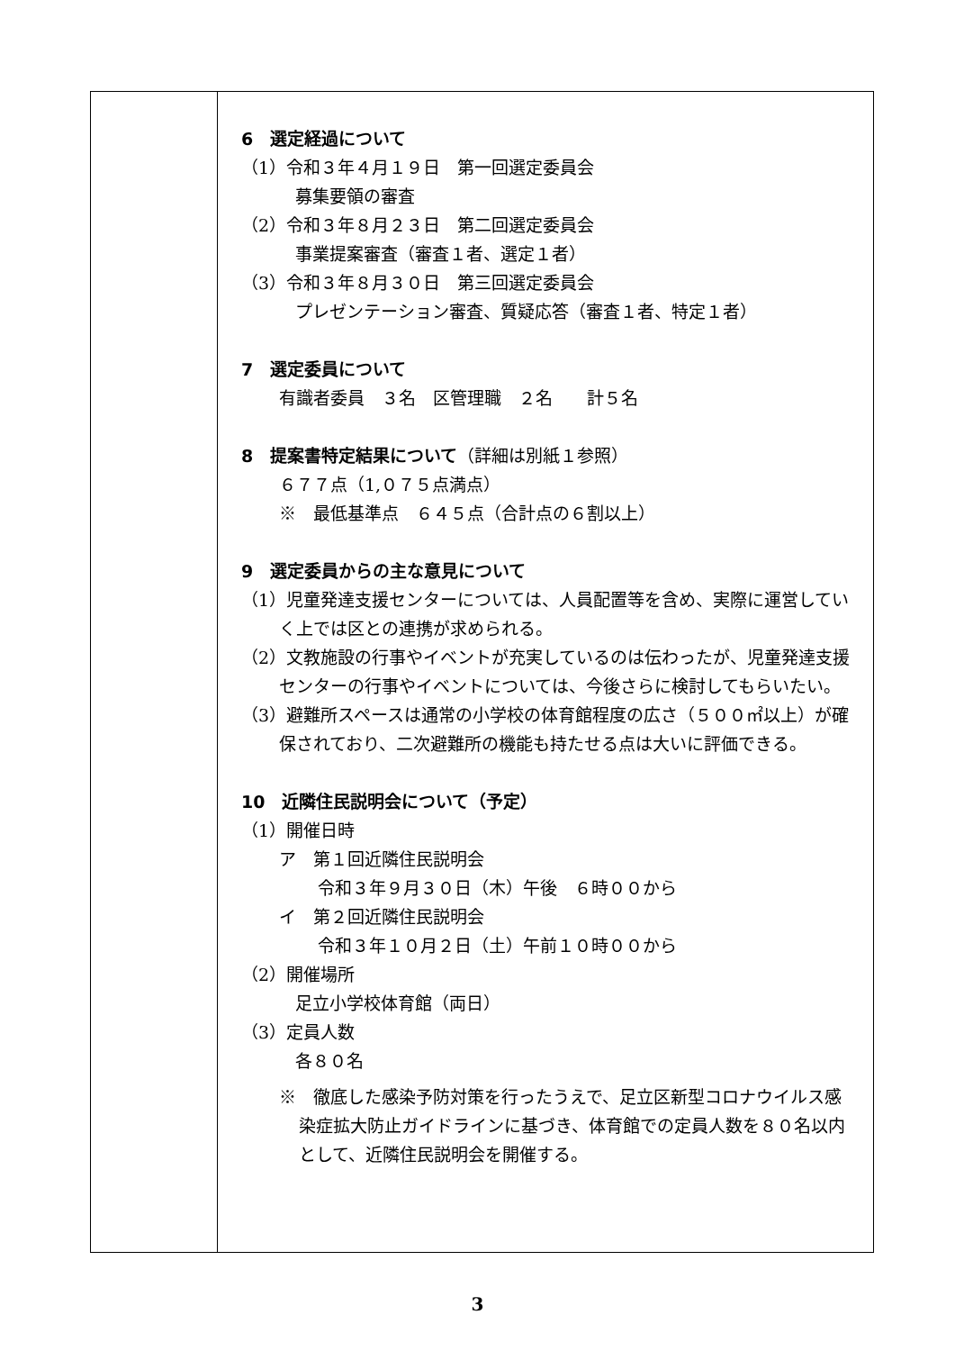| | 6 選定経過について （1）令和３年４月１９日 第一回選定委員会 募集要領の審査 （2）令和３年８月２３日 第二回選定委員会 事業提案審査（審査１者、選定１者） （3）令和３年８月３０日 第三回選定委員会 プレゼンテーション審査、質疑応答（審査１者、特定１者） 7 選定委員について 有識者委員 ３名 区管理職 ２名 計５名 8 提案書特定結果について （詳細は別紙１参照） ６７７点（1,０７５点満点） ※ 最低基準点 ６４５点（合計点の６割以上） 9 選定委員からの主な意見について （1）児童発達支援センターについては、人員配置等を含め、実際に運営していく上では区との連携が求められる。 （2）文教施設の行事やイベントが充実しているのは伝わったが、児童発達支援センターの行事やイベントについては、今後さらに検討してもらいたい。 （3）避難所スペースは通常の小学校の体育館程度の広さ（５００㎡以上）が確保されており、二次避難所の機能も持たせる点は大いに評価できる。 10 近隣住民説明会について（予定） （1）開催日時 ア 第１回近隣住民説明会 令和３年９月３０日（木）午後 ６時００から イ 第２回近隣住民説明会 令和３年１０月２日（土）午前１０時００から （2）開催場所 足立小学校体育館（両日） （3）定員人数 各８０名 ※ 徹底した感染予防対策を行ったうえで、足立区新型コロナウイルス感染症拡大防止ガイドラインに基づき、体育館での定員人数を８０名以内として、近隣住民説明会を開催する。 |
3